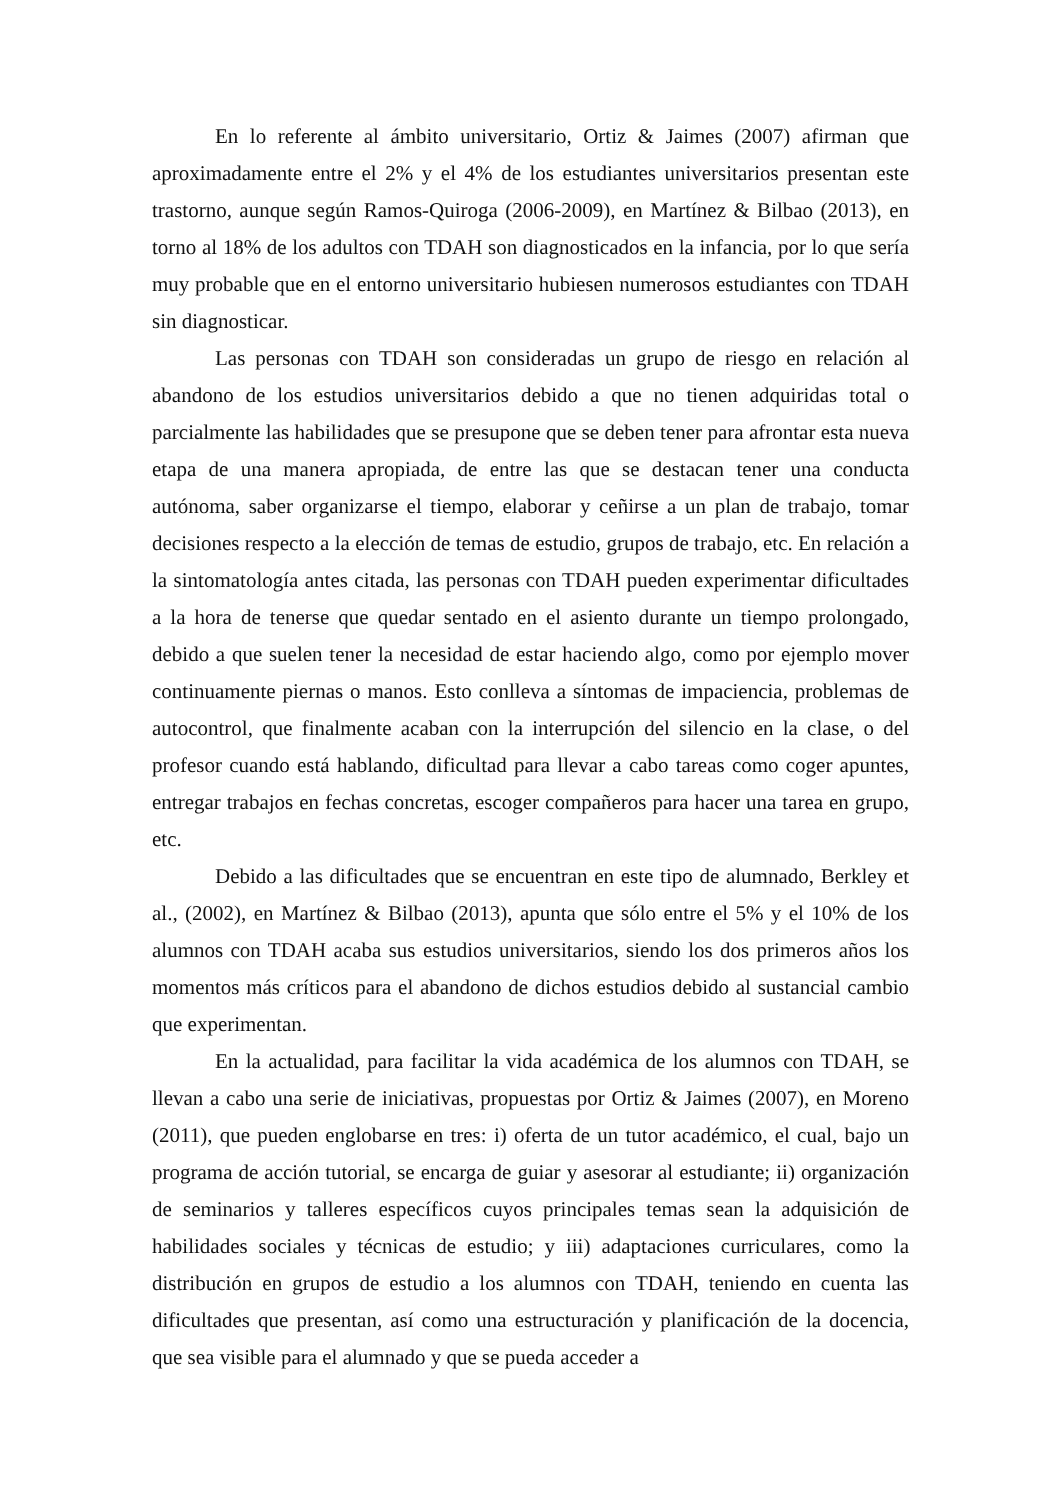En lo referente al ámbito universitario, Ortiz & Jaimes (2007) afirman que aproximadamente entre el 2% y el 4% de los estudiantes universitarios presentan este trastorno, aunque según Ramos-Quiroga (2006-2009), en Martínez & Bilbao (2013), en torno al 18% de los adultos con TDAH son diagnosticados en la infancia, por lo que sería muy probable que en el entorno universitario hubiesen numerosos estudiantes con TDAH sin diagnosticar.
Las personas con TDAH son consideradas un grupo de riesgo en relación al abandono de los estudios universitarios debido a que no tienen adquiridas total o parcialmente las habilidades que se presupone que se deben tener para afrontar esta nueva etapa de una manera apropiada, de entre las que se destacan tener una conducta autónoma, saber organizarse el tiempo, elaborar y ceñirse a un plan de trabajo, tomar decisiones respecto a la elección de temas de estudio, grupos de trabajo, etc. En relación a la sintomatología antes citada, las personas con TDAH pueden experimentar dificultades a la hora de tenerse que quedar sentado en el asiento durante un tiempo prolongado, debido a que suelen tener la necesidad de estar haciendo algo, como por ejemplo mover continuamente piernas o manos. Esto conlleva a síntomas de impaciencia, problemas de autocontrol, que finalmente acaban con la interrupción del silencio en la clase, o del profesor cuando está hablando, dificultad para llevar a cabo tareas como coger apuntes, entregar trabajos en fechas concretas, escoger compañeros para hacer una tarea en grupo, etc.
Debido a las dificultades que se encuentran en este tipo de alumnado, Berkley et al., (2002), en Martínez & Bilbao (2013), apunta que sólo entre el 5% y el 10% de los alumnos con TDAH acaba sus estudios universitarios, siendo los dos primeros años los momentos más críticos para el abandono de dichos estudios debido al sustancial cambio que experimentan.
En la actualidad, para facilitar la vida académica de los alumnos con TDAH, se llevan a cabo una serie de iniciativas, propuestas por Ortiz & Jaimes (2007), en Moreno (2011), que pueden englobarse en tres: i) oferta de un tutor académico, el cual, bajo un programa de acción tutorial, se encarga de guiar y asesorar al estudiante; ii) organización de seminarios y talleres específicos cuyos principales temas sean la adquisición de habilidades sociales y técnicas de estudio; y iii) adaptaciones curriculares, como la distribución en grupos de estudio a los alumnos con TDAH, teniendo en cuenta las dificultades que presentan, así como una estructuración y planificación de la docencia, que sea visible para el alumnado y que se pueda acceder a